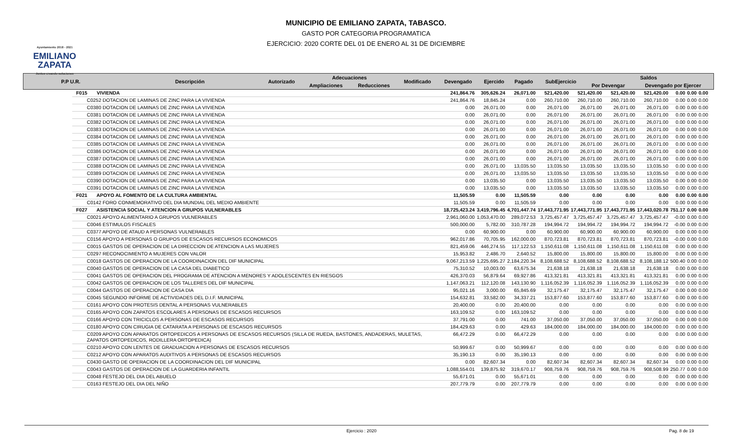Ayuntamiento 2018 - 2021
EMILIANO
ZAPATA
Juntos creando soluciones
MUNICIPIO DE EMILIANO ZAPATA, TABASCO.
GASTO POR CATEGORIA PROGRAMATICA
EJERCICIO: 2020 CORTE DEL 01 DE ENERO AL 31 DE DICIEMBRE
| P.P U.R. | Descripción | Autorizado | Adecuaciones | | Modificado | Devengado | Ejercido | Pagado | SubEjercicio | Saldos | |
| --- | --- | --- | --- | --- | --- | --- | --- | --- | --- | --- | --- |
| | | | Ampliaciones | Reducciones | | | | | | Por Devengar | Devengado por Ejercer |
| F015 VIVIENDA | 241,864.76 | 305,626.24 | 26,071.00 | 521,420.00 | 521,420.00 | 521,420.00 | 521,420.00 | 0.00 | 0.00 | 0.00 |
| C0252 DOTACION DE LAMINAS DE ZINC PARA LA VIVIENDA | 241,864.76 | 18,845.24 | 0.00 | 260,710.00 | 260,710.00 | 260,710.00 | 260,710.00 | 0.00 | 0.00 | 0.00 |
| C0380 DOTACION DE LAMINAS DE ZINC PARA LA VIVIENDA | 0.00 | 26,071.00 | 0.00 | 26,071.00 | 26,071.00 | 26,071.00 | 26,071.00 | 0.00 | 0.00 | 0.00 |
| C0381 DOTACION DE LAMINAS DE ZINC PARA LA VIVIENDA | 0.00 | 26,071.00 | 0.00 | 26,071.00 | 26,071.00 | 26,071.00 | 26,071.00 | 0.00 | 0.00 | 0.00 |
| C0382 DOTACION DE LAMINAS DE ZINC PARA LA VIVIENDA | 0.00 | 26,071.00 | 0.00 | 26,071.00 | 26,071.00 | 26,071.00 | 26,071.00 | 0.00 | 0.00 | 0.00 |
| C0383 DOTACION DE LAMINAS DE ZINC PARA LA VIVIENDA | 0.00 | 26,071.00 | 0.00 | 26,071.00 | 26,071.00 | 26,071.00 | 26,071.00 | 0.00 | 0.00 | 0.00 |
| C0384 DOTACION DE LAMINAS DE ZINC PARA LA VIVIENDA | 0.00 | 26,071.00 | 0.00 | 26,071.00 | 26,071.00 | 26,071.00 | 26,071.00 | 0.00 | 0.00 | 0.00 |
| C0385 DOTACION DE LAMINAS DE ZINC PARA LA VIVIENDA | 0.00 | 26,071.00 | 0.00 | 26,071.00 | 26,071.00 | 26,071.00 | 26,071.00 | 0.00 | 0.00 | 0.00 |
| C0386 DOTACION DE LAMINAS DE ZINC PARA LA VIVIENDA | 0.00 | 26,071.00 | 0.00 | 26,071.00 | 26,071.00 | 26,071.00 | 26,071.00 | 0.00 | 0.00 | 0.00 |
| C0387 DOTACION DE LAMINAS DE ZINC PARA LA VIVIENDA | 0.00 | 26,071.00 | 0.00 | 26,071.00 | 26,071.00 | 26,071.00 | 26,071.00 | 0.00 | 0.00 | 0.00 |
| C0388 DOTACION DE LAMINAS DE ZINC PARA LA VIVIENDA | 0.00 | 26,071.00 | 13,035.50 | 13,035.50 | 13,035.50 | 13,035.50 | 13,035.50 | 0.00 | 0.00 | 0.00 |
| C0389 DOTACION DE LAMINAS DE ZINC PARA LA VIVIENDA | 0.00 | 26,071.00 | 13,035.50 | 13,035.50 | 13,035.50 | 13,035.50 | 13,035.50 | 0.00 | 0.00 | 0.00 |
| C0390 DOTACION DE LAMINAS DE ZINC PARA LA VIVIENDA | 0.00 | 13,035.50 | 0.00 | 13,035.50 | 13,035.50 | 13,035.50 | 13,035.50 | 0.00 | 0.00 | 0.00 |
| C0391 DOTACION DE LAMINAS DE ZINC PARA LA VIVIENDA | 0.00 | 13,035.50 | 0.00 | 13,035.50 | 13,035.50 | 13,035.50 | 13,035.50 | 0.00 | 0.00 | 0.00 |
| F021 APOYO AL FOMENTO DE LA CULTURA AMBIENTAL | 11,505.59 | 0.00 | 11,505.59 | 0.00 | 0.00 | 0.00 | 0.00 | 0.00 | 0.00 | 0.00 |
| C0142 FORO CONMEMORATIVO DEL DIA MUNDIAL DEL MEDIO AMBIENTE | 11,505.59 | 0.00 | 11,505.59 | 0.00 | 0.00 | 0.00 | 0.00 | 0.00 | 0.00 | 0.00 |
| F027 ASISTENCIA SOCIAL Y ATENCION A GRUPOS VULNERABLES | 18,725,423.24 | 3,419,796.45 | 4,701,447.74 | 17,443,771.95 | 17,443,771.95 | 17,443,771.95 | 17,443,020.78 | 751.17 | 0.00 | 0.00 |
| C0021 APOYO ALIMENTARIO A GRUPOS VULNERABLES | 2,961,060.00 | 1,053,470.00 | 289,072.53 | 3,725,457.47 | 3,725,457.47 | 3,725,457.47 | 3,725,457.47 | -0.00 | 0.00 | 0.00 |
| C0046 ESTIMULOS FISCALES | 500,000.00 | 5,782.00 | 310,787.28 | 194,994.72 | 194,994.72 | 194,994.72 | 194,994.72 | -0.00 | 0.00 | 0.00 |
| C0377 APOYO DE ATAUD A PERSONAS VULNERABLES | 0.00 | 60,900.00 | 0.00 | 60,900.00 | 60,900.00 | 60,900.00 | 60,900.00 | 0.00 | 0.00 | 0.00 |
| C0156 APOYO A PERSONAS O GRUPOS DE ESCASOS RECURSOS ECONOMICOS | 962,017.86 | 70,705.95 | 162,000.00 | 870,723.81 | 870,723.81 | 870,723.81 | 870,723.81 | -0.00 | 0.00 | 0.00 |
| C0015 GASTOS DE OPERACION DE LA DIRECCION DE ATENCION A LAS MUJERES | 821,459.06 | 446,274.55 | 117,122.53 | 1,150,611.08 | 1,150,611.08 | 1,150,611.08 | 1,150,611.08 | 0.00 | 0.00 | 0.00 |
| C0297 RECONOCIMIENTO A MUJERES CON VALOR | 15,953.82 | 2,486.70 | 2,640.52 | 15,800.00 | 15,800.00 | 15,800.00 | 15,800.00 | 0.00 | 0.00 | 0.00 |
| C0018 GASTOS DE OPERACION DE LA COORDINACION DEL DIF MUNICIPAL | 9,067,213.59 | 1,225,695.27 | 2,184,220.34 | 8,108,688.52 | 8,108,688.52 | 8,108,688.52 | 8,108,188.12 | 500.40 | 0.00 | 0.00 |
| C0040 GASTOS DE OPERACION DE LA CASA DEL DIABETICO | 75,310.52 | 10,003.00 | 63,675.34 | 21,638.18 | 21,638.18 | 21,638.18 | 21,638.18 | 0.00 | 0.00 | 0.00 |
| C0041 GASTOS DE OPERACION DEL PROGRAMA DE ATENCION A MENORES Y ADOLESCENTES EN RIESGOS | 426,370.03 | 56,879.64 | 69,927.86 | 413,321.81 | 413,321.81 | 413,321.81 | 413,321.81 | 0.00 | 0.00 | 0.00 |
| C0042 GASTOS DE OPERACION DE LOS TALLERES DEL DIF MUNICIPAL | 1,147,063.21 | 112,120.08 | 143,130.90 | 1,116,052.39 | 1,116,052.39 | 1,116,052.39 | 1,116,052.39 | 0.00 | 0.00 | 0.00 |
| C0044 GASTOS DE OPERACION DE CASA DIA | 95,021.16 | 3,000.00 | 65,845.69 | 32,175.47 | 32,175.47 | 32,175.47 | 32,175.47 | 0.00 | 0.00 | 0.00 |
| C0045 SEGUNDO INFORME DE ACTIVIDADES DEL D.I.F. MUNICIPAL | 154,632.81 | 33,582.00 | 34,337.21 | 153,877.60 | 153,877.60 | 153,877.60 | 153,877.60 | 0.00 | 0.00 | 0.00 |
| C0161 APOYO CON PROTESIS DENTAL A PERSONAS VULNERABLES | 20,400.00 | 0.00 | 20,400.00 | 0.00 | 0.00 | 0.00 | 0.00 | 0.00 | 0.00 | 0.00 |
| C0165 APOYO CON ZAPATOS ESCOLARES A PERSONAS DE ESCASOS RECURSOS | 163,109.52 | 0.00 | 163,109.52 | 0.00 | 0.00 | 0.00 | 0.00 | 0.00 | 0.00 | 0.00 |
| C0166 APOYO CON TRICICLOS A PERSONAS DE ESCASOS RECURSOS | 37,791.00 | 0.00 | 741.00 | 37,050.00 | 37,050.00 | 37,050.00 | 37,050.00 | 0.00 | 0.00 | 0.00 |
| C0180 APOYO CON CIRUGIA DE CATARATA A PERSONAS DE ESCASOS RECURSOS | 184,429.63 | 0.00 | 429.63 | 184,000.00 | 184,000.00 | 184,000.00 | 184,000.00 | 0.00 | 0.00 | 0.00 |
| C0209 APOYO CON APARATOS ORTOPEDICOS A PERSONAS DE ESCASOS RECURSOS (SILLA DE RUEDA, BASTONES, ANDADERAS, MULETAS, ZAPATOS ORTOPEDICOS, RODILLERA ORTOPEDICA) | 66,472.29 | 0.00 | 66,472.29 | 0.00 | 0.00 | 0.00 | 0.00 | 0.00 | 0.00 | 0.00 |
| C0210 APOYO CON LENTES DE GRADUACION A PERSONAS DE ESCASOS RECURSOS | 50,999.67 | 0.00 | 50,999.67 | 0.00 | 0.00 | 0.00 | 0.00 | 0.00 | 0.00 | 0.00 |
| C0212 APOYO CON APARATOS AUDITIVOS A PERSONAS DE ESCASOS RECURSOS | 35,190.13 | 0.00 | 35,190.13 | 0.00 | 0.00 | 0.00 | 0.00 | 0.00 | 0.00 | 0.00 |
| C0430 GASTO DE OPERACION DE LA COORDINACION DEL DIF MUNICIPAL | 0.00 | 82,607.34 | 0.00 | 82,607.34 | 82,607.34 | 82,607.34 | 82,607.34 | 0.00 | 0.00 | 0.00 |
| C0043 GASTOS DE OPERACION DE LA GUARDERIA INFANTIL | 1,088,554.01 | 139,875.92 | 319,670.17 | 908,759.76 | 908,759.76 | 908,759.76 | 908,508.99 | 250.77 | 0.00 | 0.00 |
| C0048 FESTEJO DEL DIA DEL ABUELO | 55,671.01 | 0.00 | 55,671.01 | 0.00 | 0.00 | 0.00 | 0.00 | 0.00 | 0.00 | 0.00 |
| C0163 FESTEJO DEL DIA DEL NIÑO | 207,779.79 | 0.00 | 207,779.79 | 0.00 | 0.00 | 0.00 | 0.00 | 0.00 | 0.00 | 0.00 |
Ejercicio : 2020 Pag. 8 de 19